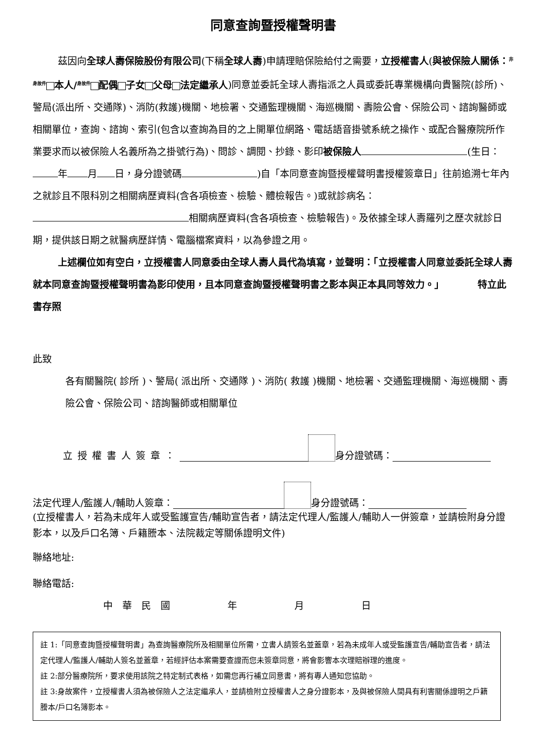同意查詢暨授權聲明書
茲因向全球人壽保險股份有限公司(下稱全球人壽)申請理賠保險給付之需要，立授權書人(與被保險人關係：<sup>非身故件</sup> 本人/<sup>身故件</sup> 配偶 子女 父母 法定繼承人)同意並委託全球人壽指派之人員或委託專業機構向貴醫院(診所)、警局(派出所、交通隊)、消防(救護)機關、地檢署、交通監理機關、海巡機關、壽險公會、保險公司、諮詢醫師或相關單位，查詢、諮詢、索引(包含以查詢為目的之上開單位網路、電話語音掛號系統之操作、或配合醫療院所作業要求而以被保險人名義所為之掛號行為)、問診、調閱、抄錄、影印被保險人 (生日： 年 月 日，身分證號碼 )自「本同意查詢暨授權聲明書授權簽章日」往前追溯七年內之就診且不限科別之相關病歷資料(含各項檢查、檢驗、體檢報告。)或就診病名： 相關病歷資料(含各項檢查、檢驗報告)。及依據全球人壽羅列之歷次就診日期，提供該日期之就醫病歷詳情、電腦檔案資料，以為參證之用。
上述欄位如有空白，立授權書人同意委由全球人壽人員代為填寫，並聲明：「立授權書人同意並委託全球人壽就本同意查詢暨授權聲明書為影印使用，且本同意查詢暨授權聲明書之影本與正本具同等效力。」　　　　特立此書存照
此致
各有關醫院( 診所 )、警局( 派出所、交通隊 )、消防( 救護 )機關、地檢署、交通監理機關、海巡機關、壽險公會、保險公司、諮詢醫師或相關單位
立授權書人簽章： 身分證號碼：
法定代理人/監護人/輔助人簽章： 身分證號碼：
(立授權書人，若為未成年人或受監護宣告/輔助宣告者，請法定代理人/監護人/輔助人一併簽章，並請檢附身分證影本，以及戶口名簿、戶籍謄本、法院裁定等關係證明文件)
聯絡地址:
聯絡電話:
中　華　民　國　　　　　　年　　　　　　月　　　　　　日
註 1:「同意查詢暨授權聲明書」為查詢醫療院所及相關單位所需，立書人請簽名並蓋章，若為未成年人或受監護宣告/輔助宣告者，請法定代理人/監護人/輔助人簽名並蓋章，若經評估本案需要查證而您未簽章同意，將會影響本次理賠辦理的進度。
註 2:部分醫療院所，要求使用該院之特定制式表格，如需您再行補立同意書，將有專人通知您協助。
註 3:身故案件，立授權書人須為被保險人之法定繼承人，並請檢附立授權書人之身分證影本，及與被保險人間具有利害關係證明之戶籍謄本/戶口名簿影本。